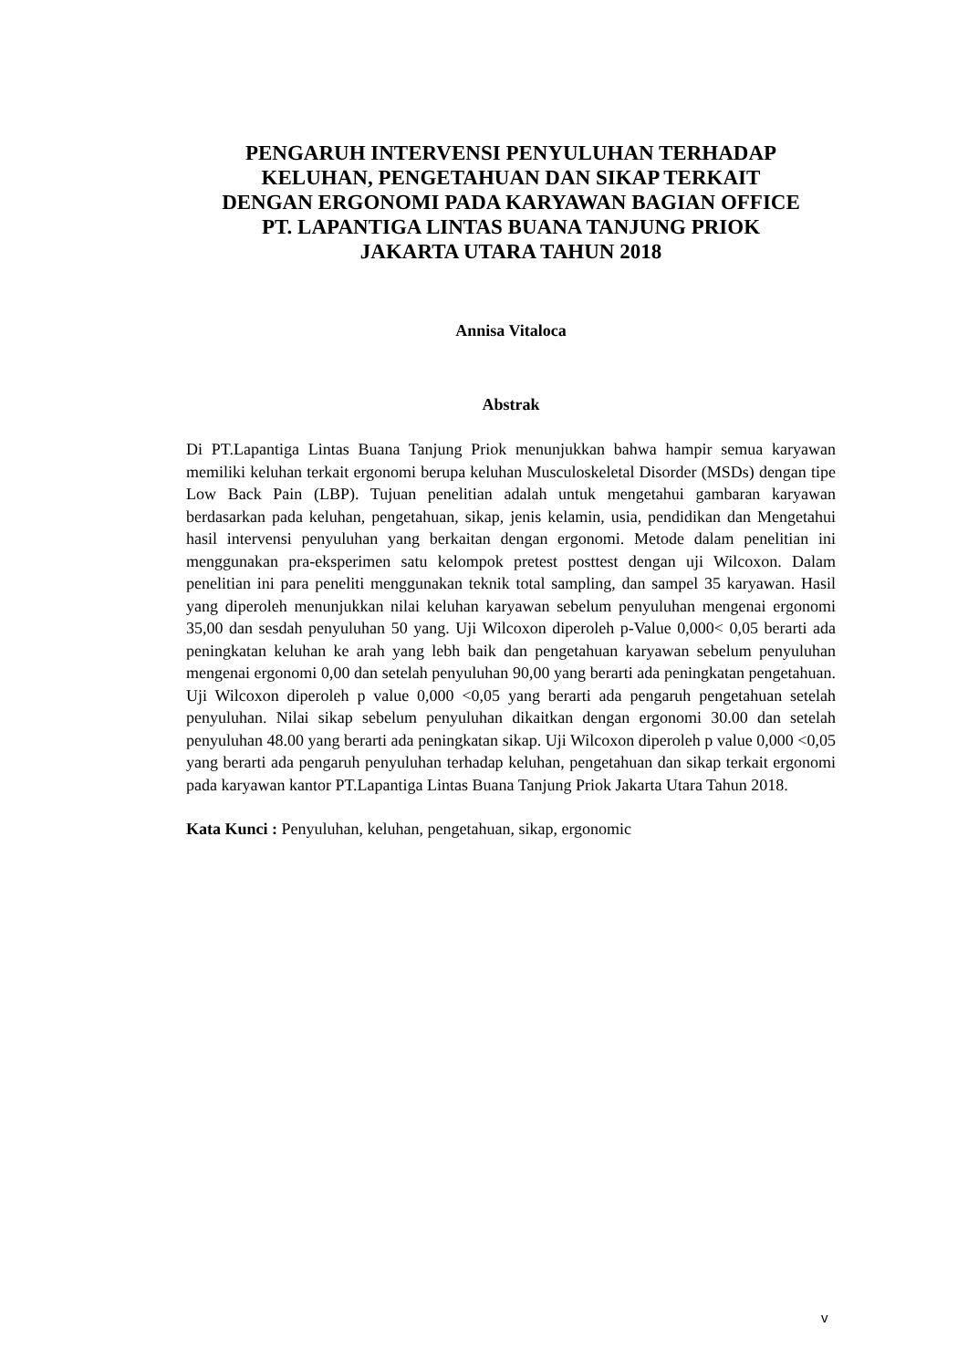PENGARUH INTERVENSI PENYULUHAN TERHADAP
KELUHAN, PENGETAHUAN DAN SIKAP TERKAIT
DENGAN ERGONOMI PADA KARYAWAN BAGIAN OFFICE
PT. LAPANTIGA LINTAS BUANA TANJUNG PRIOK
JAKARTA UTARA TAHUN 2018
Annisa Vitaloca
Abstrak
Di PT.Lapantiga Lintas Buana Tanjung Priok menunjukkan bahwa hampir semua karyawan memiliki keluhan terkait ergonomi berupa keluhan Musculoskeletal Disorder (MSDs) dengan tipe Low Back Pain (LBP). Tujuan penelitian adalah untuk mengetahui gambaran karyawan berdasarkan pada keluhan, pengetahuan, sikap, jenis kelamin, usia, pendidikan dan Mengetahui hasil intervensi penyuluhan yang berkaitan dengan ergonomi. Metode dalam penelitian ini menggunakan pra-eksperimen satu kelompok pretest posttest dengan uji Wilcoxon. Dalam penelitian ini para peneliti menggunakan teknik total sampling, dan sampel 35 karyawan. Hasil yang diperoleh menunjukkan nilai keluhan karyawan sebelum penyuluhan mengenai ergonomi 35,00 dan sesdah penyuluhan 50 yang. Uji Wilcoxon diperoleh p-Value 0,000< 0,05 berarti ada peningkatan keluhan ke arah yang lebh baik dan pengetahuan karyawan sebelum penyuluhan mengenai ergonomi 0,00 dan setelah penyuluhan 90,00 yang berarti ada peningkatan pengetahuan. Uji Wilcoxon diperoleh p value 0,000 <0,05 yang berarti ada pengaruh pengetahuan setelah penyuluhan. Nilai sikap sebelum penyuluhan dikaitkan dengan ergonomi 30.00 dan setelah penyuluhan 48.00 yang berarti ada peningkatan sikap. Uji Wilcoxon diperoleh p value 0,000 <0,05 yang berarti ada pengaruh penyuluhan terhadap keluhan, pengetahuan dan sikap terkait ergonomi pada karyawan kantor PT.Lapantiga Lintas Buana Tanjung Priok Jakarta Utara Tahun 2018.
Kata Kunci : Penyuluhan, keluhan, pengetahuan, sikap, ergonomic
v